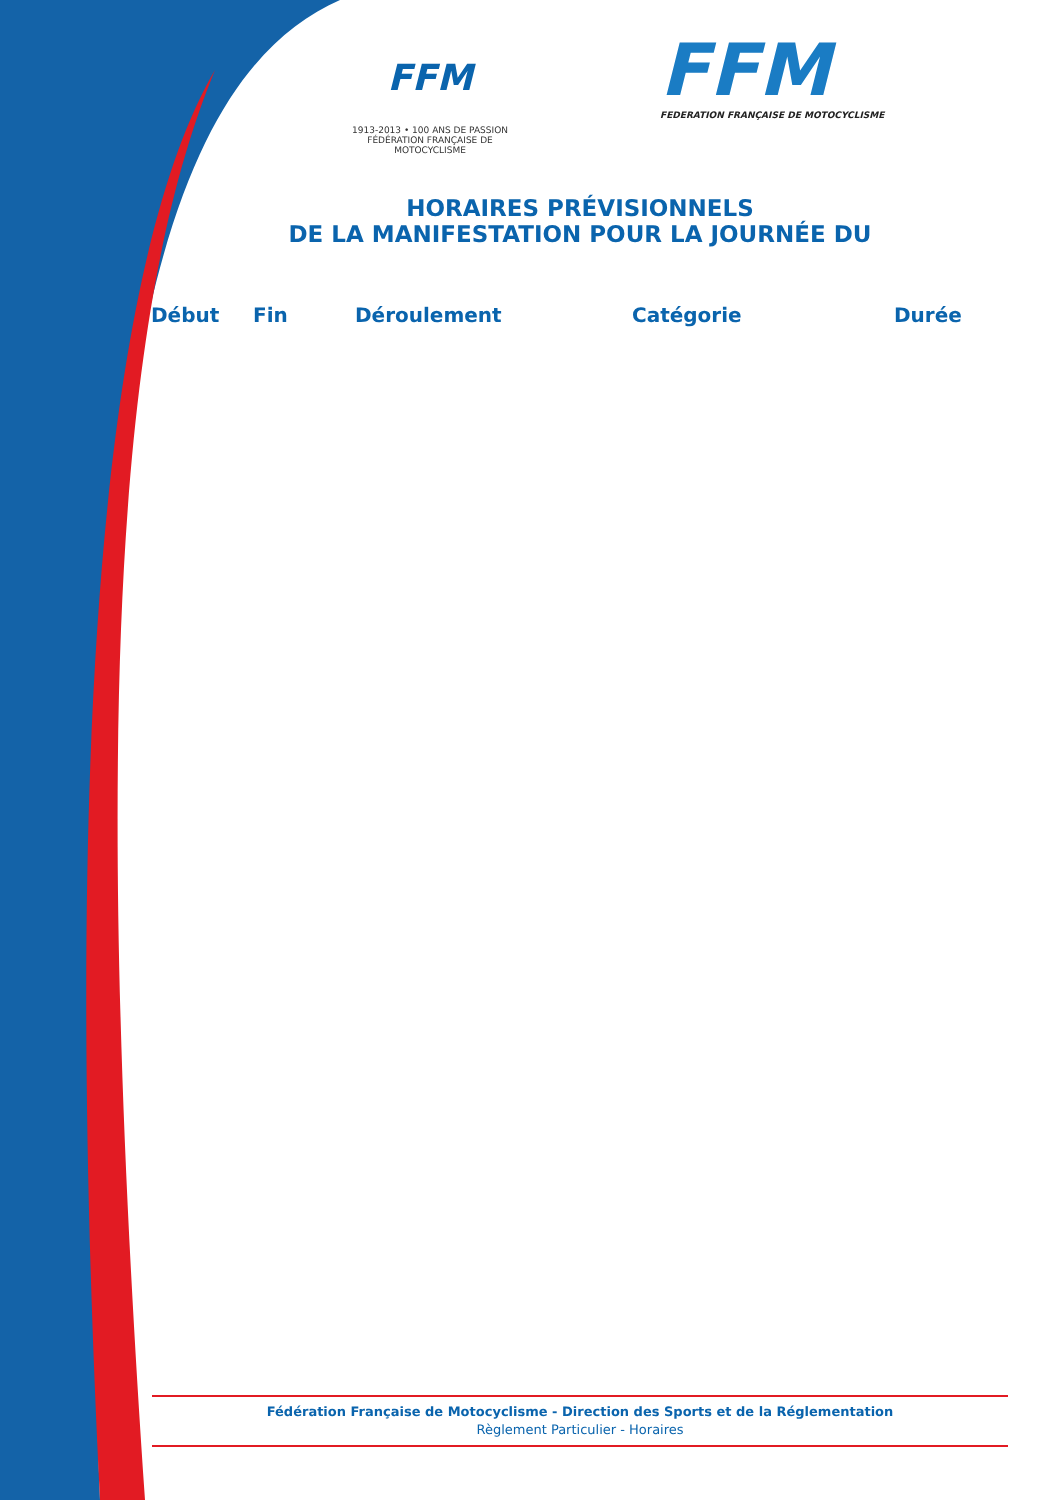FFM
1913-2013 • 100 ANS DE PASSION
FÉDÉRATION FRANÇAISE DE MOTOCYCLISME
FFM
FEDERATION FRANÇAISE DE MOTOCYCLISME
HORAIRES PRÉVISIONNELS
DE LA MANIFESTATION POUR LA JOURNÉE DU
| Début | Fin | Déroulement | Catégorie | Durée |
| --- | --- | --- | --- | --- |
Fédération Française de Motocyclisme - Direction des Sports et de la Réglementation
Règlement Particulier - Horaires